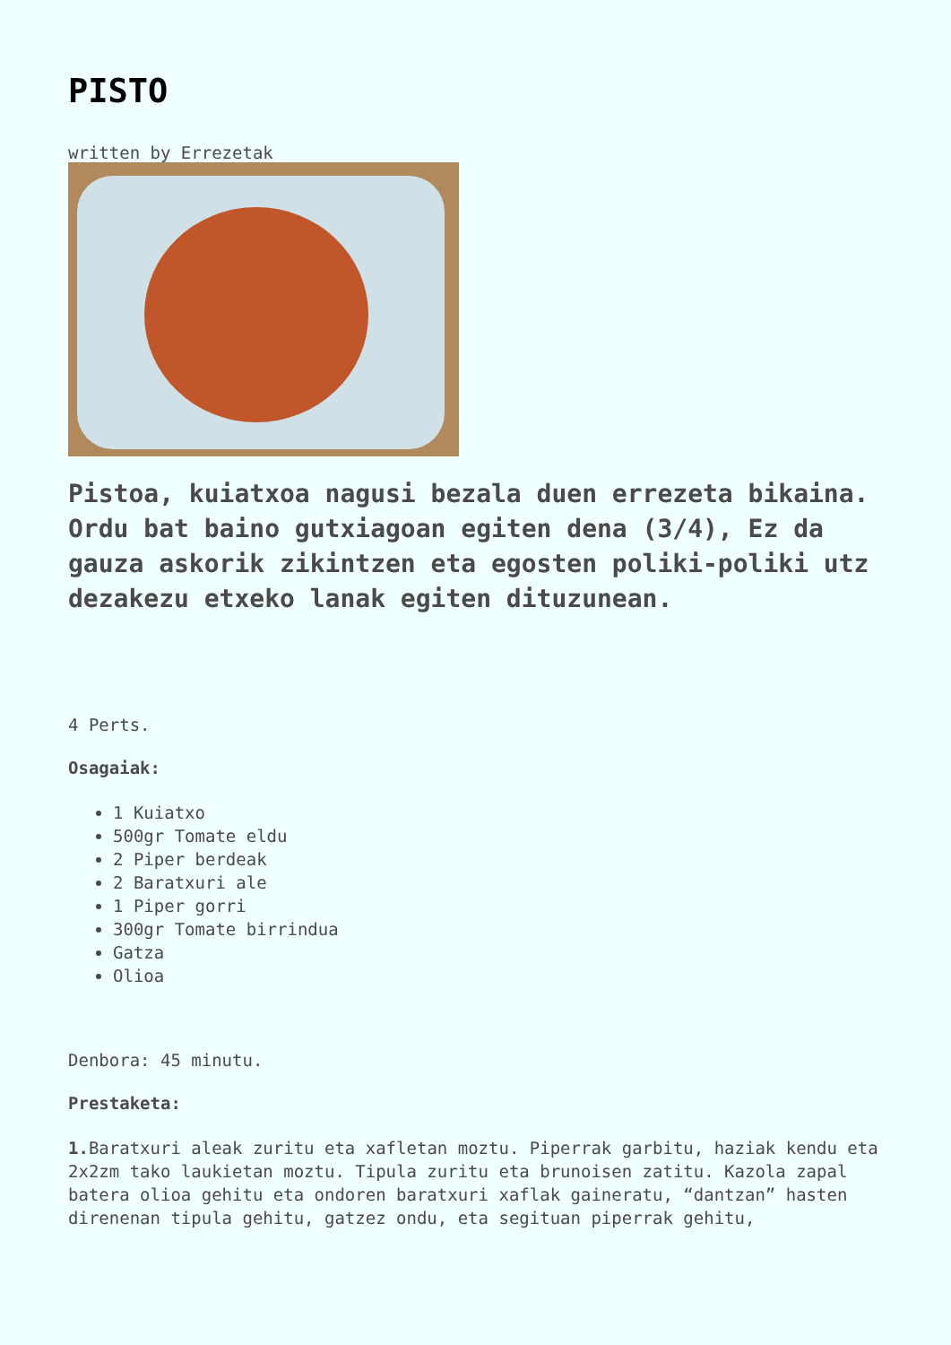PISTO
written by Errezetak
Pistoa, kuiatxoa nagusi bezala duen errezeta bikaina. Ordu bat baino gutxiagoan egiten dena (3/4), Ez da gauza askorik zikintzen eta egosten poliki-poliki utz dezakezu etxeko lanak egiten dituzunean.
4 Perts.
Osagaiak:
1 Kuiatxo
500gr Tomate eldu
2 Piper berdeak
2 Baratxuri ale
1 Piper gorri
300gr Tomate birrindua
Gatza
Olioa
Denbora: 45 minutu.
Prestaketa:
1. Baratxuri aleak zuritu eta xafletan moztu. Piperrak garbitu, haziak kendu eta 2x2zm tako laukietan moztu. Tipula zuritu eta brunoisen zatitu. Kazola zapal batera olioa gehitu eta ondoren baratxuri xaflak gaineratu, “dantzan” hasten direnenan tipula gehitu, gatzez ondu, eta segituan piperrak gehitu,